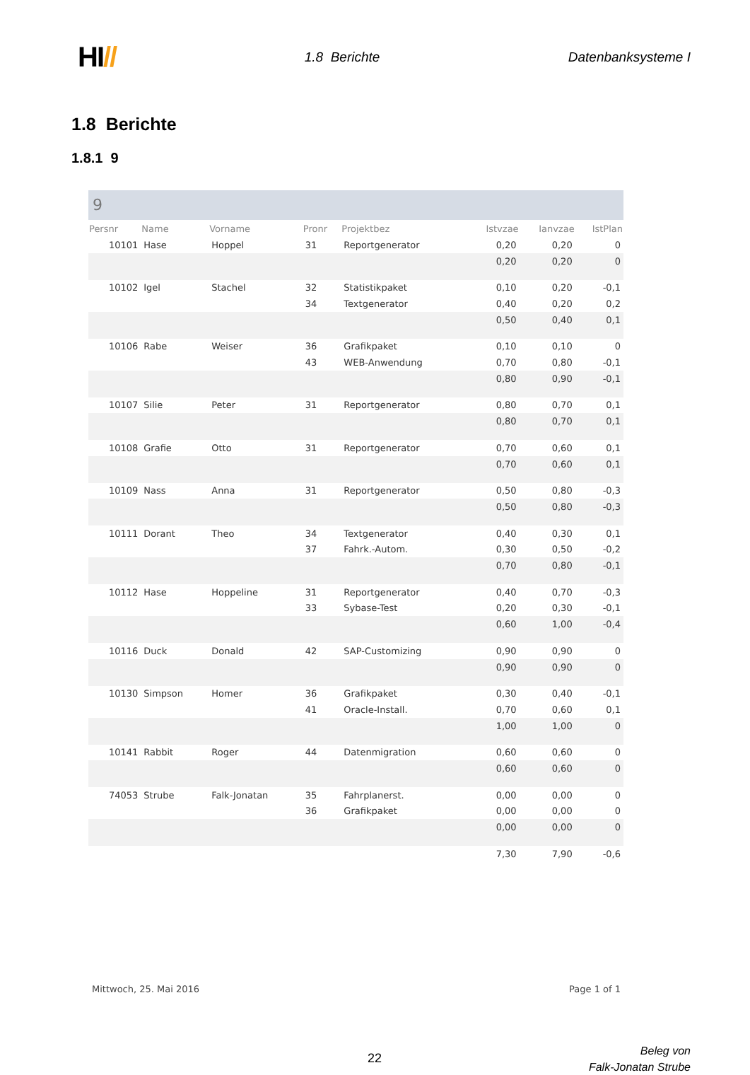HI//
1.8 Berichte Datenbanksysteme I
1.8 Berichte
1.8.1 9
9
| Persnr | Name | Vorname | Pronr | Projektbez | Istvzae | Ianvzae | IstPlan |
| --- | --- | --- | --- | --- | --- | --- | --- |
| 10101 | Hase | Hoppel | 31 | Reportgenerator | 0,20 | 0,20 | 0 |
| | | | | | 0,20 | 0,20 | 0 |
| 10102 | Igel | Stachel | 32 | Statistikpaket | 0,10 | 0,20 | -0,1 |
| | | | 34 | Textgenerator | 0,40 | 0,20 | 0,2 |
| | | | | | 0,50 | 0,40 | 0,1 |
| 10106 | Rabe | Weiser | 36 | Grafikpaket | 0,10 | 0,10 | 0 |
| | | | 43 | WEB-Anwendung | 0,70 | 0,80 | -0,1 |
| | | | | | 0,80 | 0,90 | -0,1 |
| 10107 | Silie | Peter | 31 | Reportgenerator | 0,80 | 0,70 | 0,1 |
| | | | | | 0,80 | 0,70 | 0,1 |
| 10108 | Grafie | Otto | 31 | Reportgenerator | 0,70 | 0,60 | 0,1 |
| | | | | | 0,70 | 0,60 | 0,1 |
| 10109 | Nass | Anna | 31 | Reportgenerator | 0,50 | 0,80 | -0,3 |
| | | | | | 0,50 | 0,80 | -0,3 |
| 10111 | Dorant | Theo | 34 | Textgenerator | 0,40 | 0,30 | 0,1 |
| | | | 37 | Fahrk.-Autom. | 0,30 | 0,50 | -0,2 |
| | | | | | 0,70 | 0,80 | -0,1 |
| 10112 | Hase | Hoppeline | 31 | Reportgenerator | 0,40 | 0,70 | -0,3 |
| | | | 33 | Sybase-Test | 0,20 | 0,30 | -0,1 |
| | | | | | 0,60 | 1,00 | -0,4 |
| 10116 | Duck | Donald | 42 | SAP-Customizing | 0,90 | 0,90 | 0 |
| | | | | | 0,90 | 0,90 | 0 |
| 10130 | Simpson | Homer | 36 | Grafikpaket | 0,30 | 0,40 | -0,1 |
| | | | 41 | Oracle-Install. | 0,70 | 0,60 | 0,1 |
| | | | | | 1,00 | 1,00 | 0 |
| 10141 | Rabbit | Roger | 44 | Datenmigration | 0,60 | 0,60 | 0 |
| | | | | | 0,60 | 0,60 | 0 |
| 74053 | Strube | Falk-Jonatan | 35 | Fahrplanerst. | 0,00 | 0,00 | 0 |
| | | | 36 | Grafikpaket | 0,00 | 0,00 | 0 |
| | | | | | 0,00 | 0,00 | 0 |
| | | | | | 7,30 | 7,90 | -0,6 |
Mittwoch, 25. Mai 2016 Page 1 of 1
22
Beleg von
Falk-Jonatan Strube